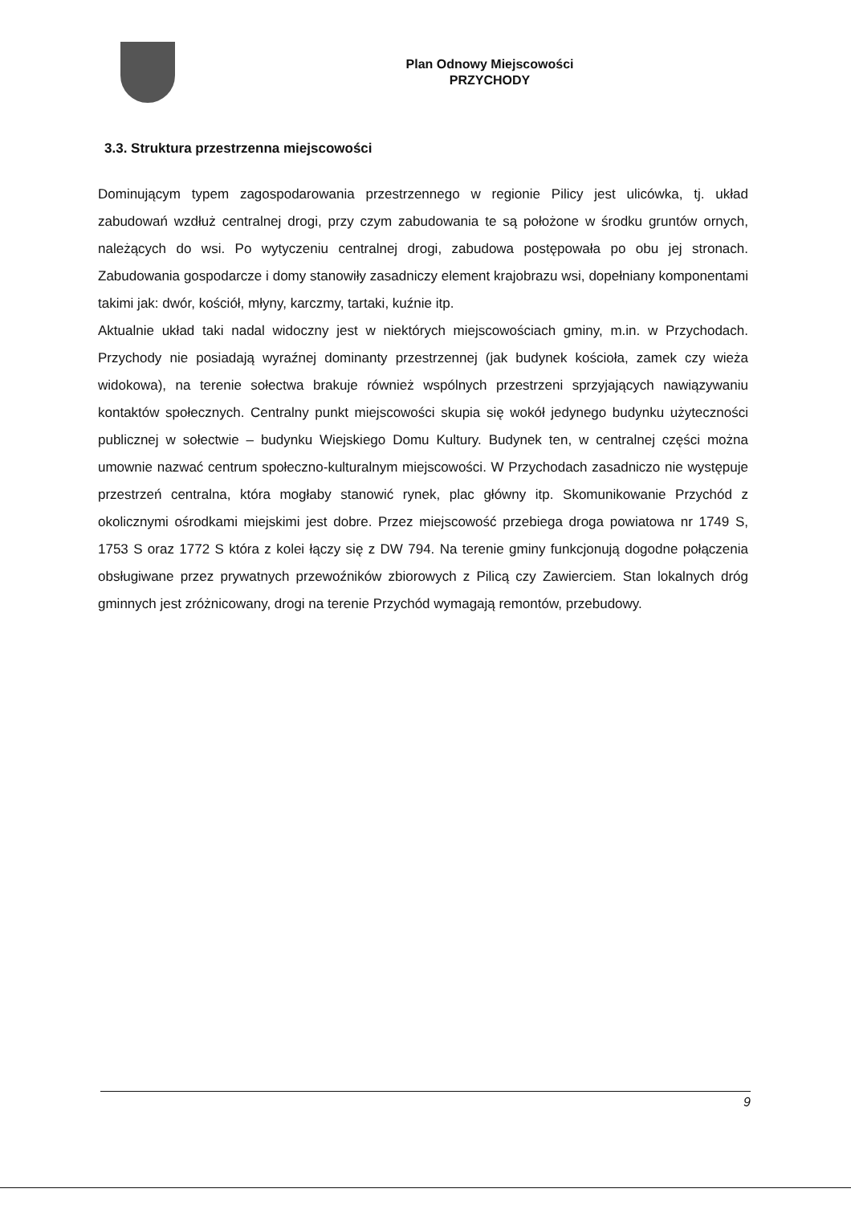Plan Odnowy Miejscowości
PRZYCHODY
3.3. Struktura przestrzenna miejscowości
Dominującym typem zagospodarowania przestrzennego w regionie Pilicy jest ulicówka, tj. układ zabudowań wzdłuż centralnej drogi, przy czym zabudowania te są położone w środku gruntów ornych, należących do wsi. Po wytyczeniu centralnej drogi, zabudowa postępowała po obu jej stronach. Zabudowania gospodarcze i domy stanowiły zasadniczy element krajobrazu wsi, dopełniany komponentami takimi jak: dwór, kościół, młyny, karczmy, tartaki, kuźnie itp.
Aktualnie układ taki nadal widoczny jest w niektórych miejscowościach gminy, m.in. w Przychodach. Przychody nie posiadają wyraźnej dominanty przestrzennej (jak budynek kościoła, zamek czy wieża widokowa), na terenie sołectwa brakuje również wspólnych przestrzeni sprzyjających nawiązywaniu kontaktów społecznych. Centralny punkt miejscowości skupia się wokół jedynego budynku użyteczności publicznej w sołectwie – budynku Wiejskiego Domu Kultury. Budynek ten, w centralnej części można umownie nazwać centrum społeczno-kulturalnym miejscowości. W Przychodach zasadniczo nie występuje przestrzeń centralna, która mogłaby stanowić rynek, plac główny itp. Skomunikowanie Przychód z okolicznymi ośrodkami miejskimi jest dobre. Przez miejscowość przebiega droga powiatowa nr 1749 S, 1753 S oraz 1772 S która z kolei łączy się z DW 794. Na terenie gminy funkcjonują dogodne połączenia obsługiwane przez prywatnych przewoźników zbiorowych z Pilicą czy Zawierciem. Stan lokalnych dróg gminnych jest zróżnicowany, drogi na terenie Przychód wymagają remontów, przebudowy.
9